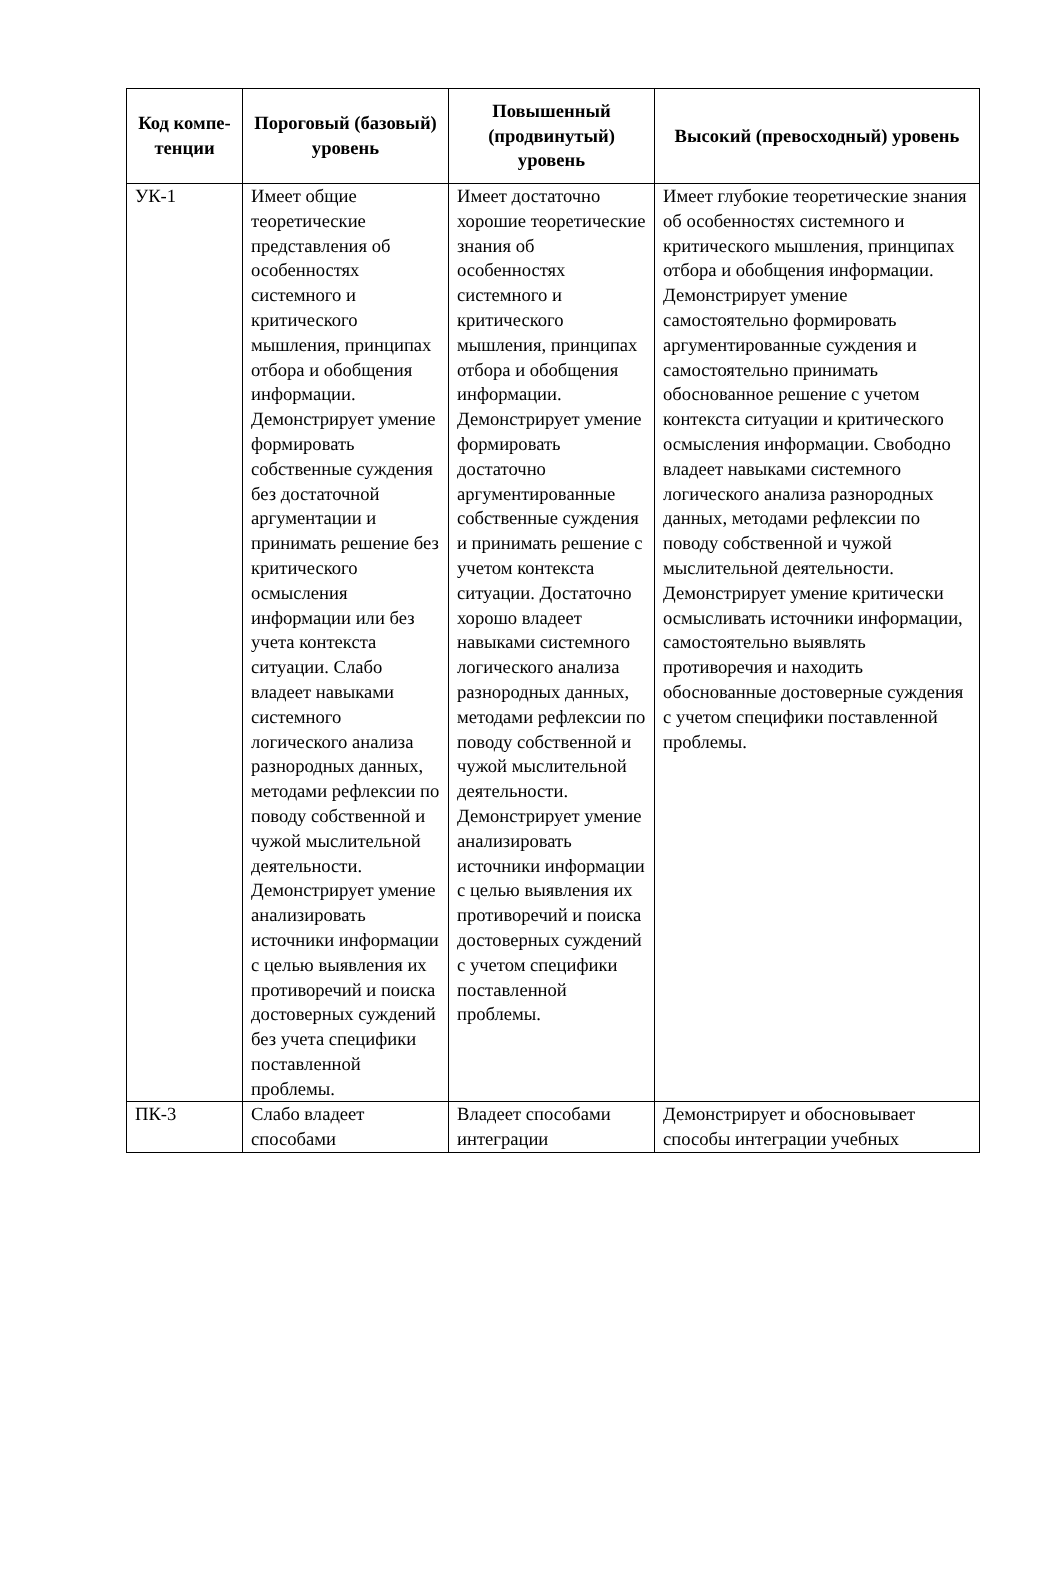| Код компе-тенции | Пороговый (базовый) уровень | Повышенный (продвинутый) уровень | Высокий (превосходный) уровень |
| --- | --- | --- | --- |
| УК-1 | Имеет общие теоретические представления об особенностях системного и критического мышления, принципах отбора и обобщения информации. Демонстрирует умение формировать собственные суждения без достаточной аргументации и принимать решение без критического осмысления информации или без учета контекста ситуации. Слабо владеет навыками системного логического анализа разнородных данных, методами рефлексии по поводу собственной и чужой мыслительной деятельности. Демонстрирует умение анализировать источники информации с целью выявления их противоречий и поиска достоверных суждений без учета специфики поставленной проблемы. | Имеет достаточно хорошие теоретические знания об особенностях системного и критического мышления, принципах отбора и обобщения информации. Демонстрирует умение формировать достаточно аргументированные собственные суждения и принимать решение с учетом контекста ситуации. Достаточно хорошо владеет навыками системного логического анализа разнородных данных, методами рефлексии по поводу собственной и чужой мыслительной деятельности. Демонстрирует умение анализировать источники информации с целью выявления их противоречий и поиска достоверных суждений с учетом специфики поставленной проблемы. | Имеет глубокие теоретические знания об особенностях системного и критического мышления, принципах отбора и обобщения информации. Демонстрирует умение самостоятельно формировать аргументированные суждения и самостоятельно принимать обоснованное решение с учетом контекста ситуации и критического осмысления информации. Свободно владеет навыками системного логического анализа разнородных данных, методами рефлексии по поводу собственной и чужой мыслительной деятельности. Демонстрирует умение критически осмысливать источники информации, самостоятельно выявлять противоречия и находить обоснованные достоверные суждения с учетом специфики поставленной проблемы. |
| ПК-3 | Слабо владеет способами | Владеет способами интеграции | Демонстрирует и обосновывает способы интеграции учебных |